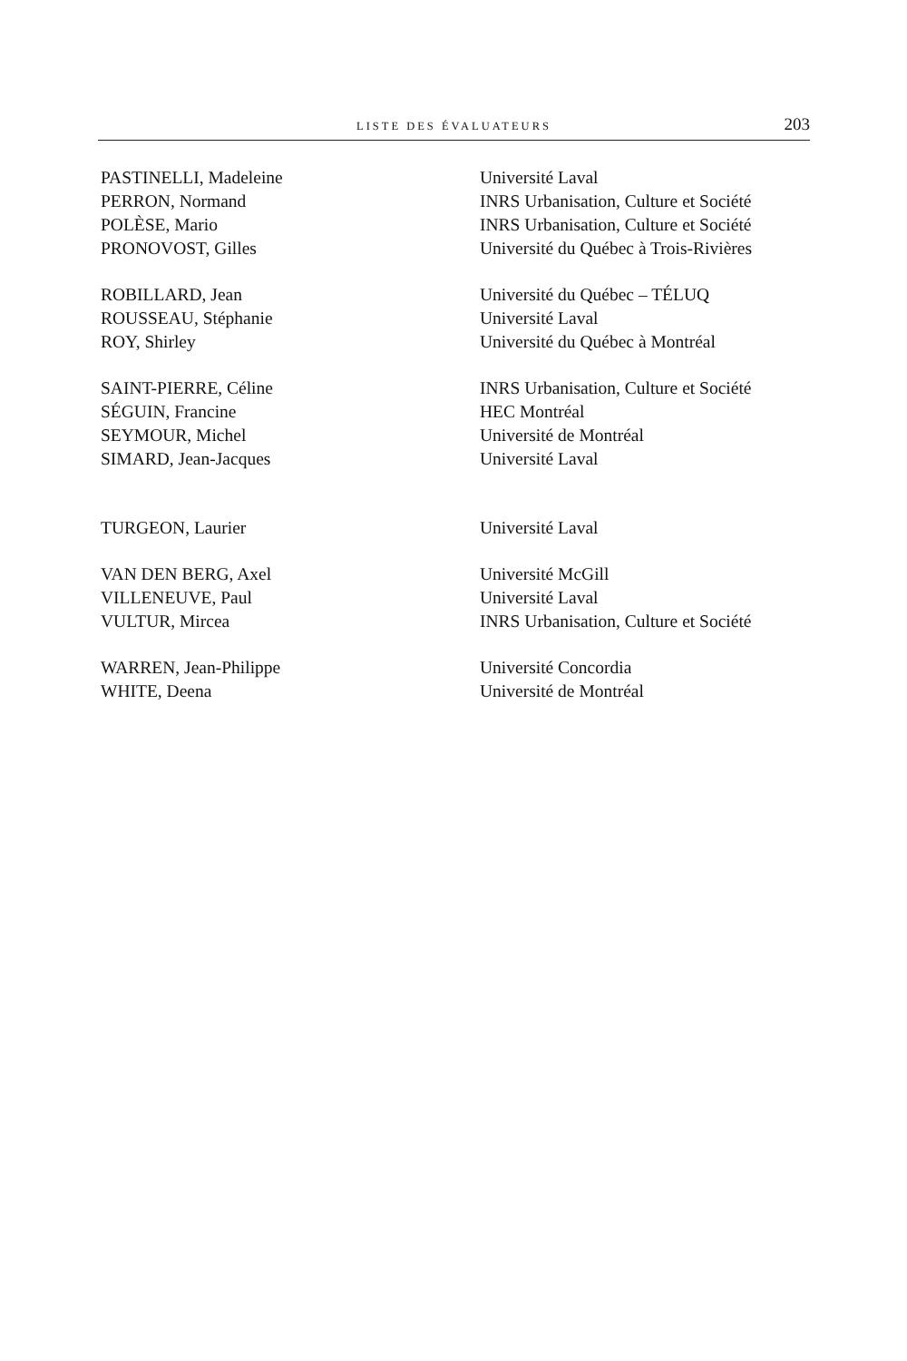LISTE DES ÉVALUATEURS 203
| PASTINELLI, Madeleine | Université Laval |
| PERRON, Normand | INRS Urbanisation, Culture et Société |
| POLÈSE, Mario | INRS Urbanisation, Culture et Société |
| PRONOVOST, Gilles | Université du Québec à Trois-Rivières |
| ROBILLARD, Jean | Université du Québec – TÉLUQ |
| ROUSSEAU, Stéphanie | Université Laval |
| ROY, Shirley | Université du Québec à Montréal |
| SAINT-PIERRE, Céline | INRS Urbanisation, Culture et Société |
| SÉGUIN, Francine | HEC Montréal |
| SEYMOUR, Michel | Université de Montréal |
| SIMARD, Jean-Jacques | Université Laval |
| TURGEON, Laurier | Université Laval |
| VAN DEN BERG, Axel | Université McGill |
| VILLENEUVE, Paul | Université Laval |
| VULTUR, Mircea | INRS Urbanisation, Culture et Société |
| WARREN, Jean-Philippe | Université Concordia |
| WHITE, Deena | Université de Montréal |